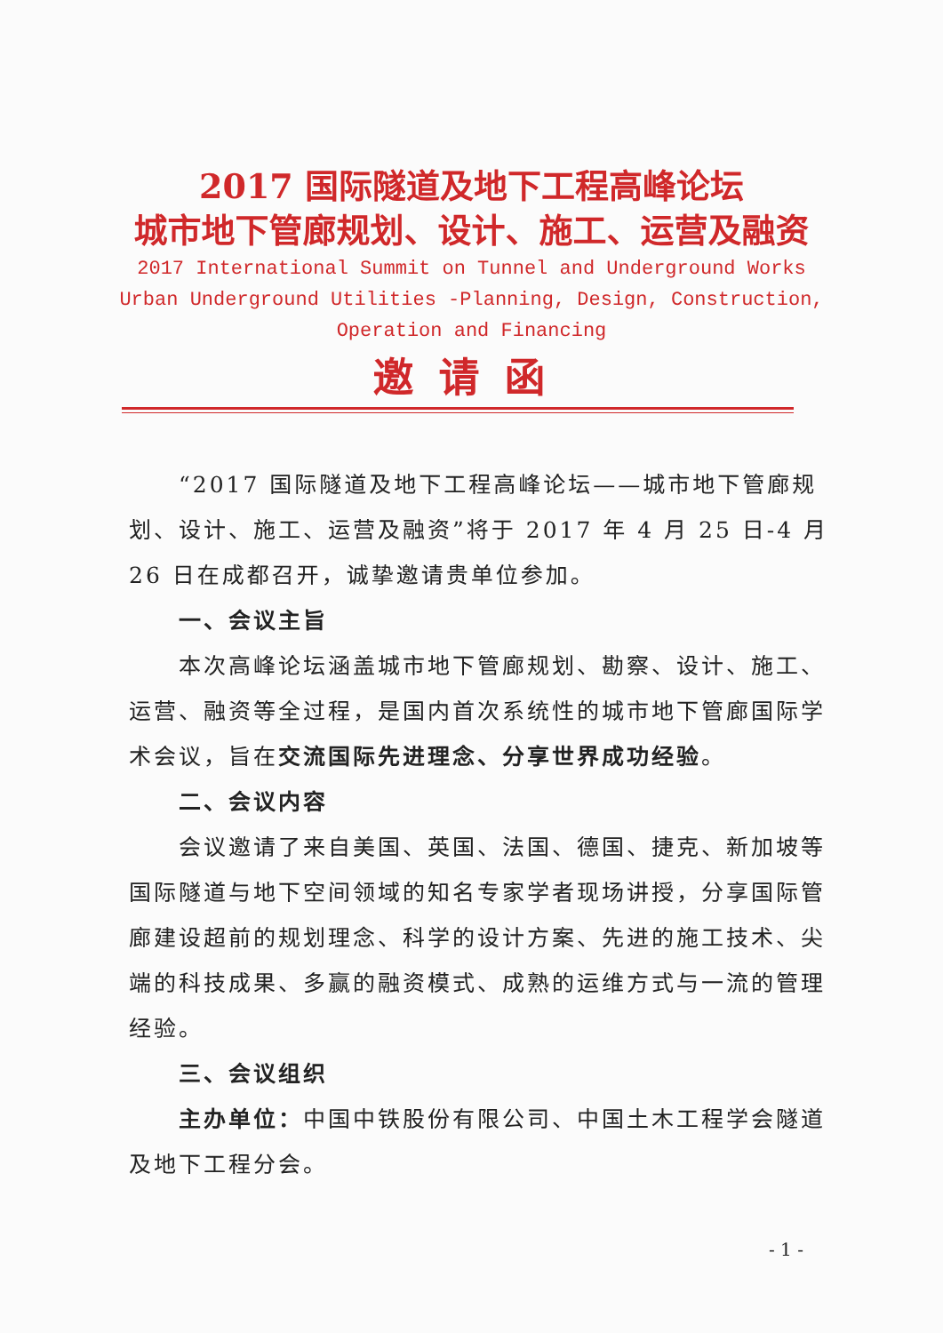2017 国际隧道及地下工程高峰论坛
城市地下管廊规划、设计、施工、运营及融资
2017 International Summit on Tunnel and Underground Works
Urban Underground Utilities -Planning, Design, Construction,
Operation and Financing
邀请函
“2017 国际隧道及地下工程高峰论坛——城市地下管廊规划、设计、施工、运营及融资”将于 2017 年 4 月 25 日-4 月 26 日在成都召开，诚挚邀请贵单位参加。
一、会议主旨
本次高峰论坛涵盖城市地下管廊规划、勘察、设计、施工、运营、融资等全过程，是国内首次系统性的城市地下管廊国际学术会议，旨在交流国际先进理念、分享世界成功经验。
二、会议内容
会议邀请了来自美国、英国、法国、德国、捷克、新加坡等国际隧道与地下空间领域的知名专家学者现场讲授，分享国际管廊建设超前的规划理念、科学的设计方案、先进的施工技术、尖端的科技成果、多赢的融资模式、成熟的运维方式与一流的管理经验。
三、会议组织
主办单位：中国中铁股份有限公司、中国土木工程学会隧道及地下工程分会。
- 1 -